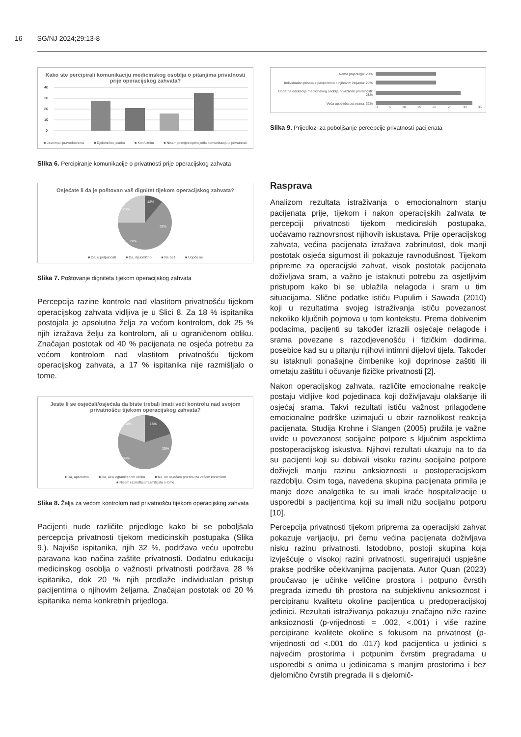16 SG/NJ 2024;29:13-8
Kako ste percipirali komunikaciju medicinskog osoblja o pitanjima privatnosti prije operacijskog zahvata?
40
30
20
10
0
■ Jasnima i pravodobnima ■ Djelomično jasnim ■ Konfuznim ■ Nisam primijetio/primijetila komunikaciju o privatnosti
Slika 6. Percipiranje komunikacije o privatnosti prije operacijskog zahvata
Osjećate li da je poštovan vaš dignitet tijekom operacijskog zahvata?
12%
32%
28%
28%
■ Da, u potpunosti ■ Da, djelomično ■ Ne baš ■ Uopće ne
Slika 7. Poštovanje digniteta tijekom operacijskog zahvata
Percepcija razine kontrole nad vlastitom privatnošću tijekom operacijskog zahvata vidljiva je u Slici 8. Za 18 % ispitanika postojala je apsolutna želja za većom kontrolom, dok 25 % njih izražava želju za kontrolom, ali u ograničenom obliku. Značajan postotak od 40 % pacijenata ne osjeća potrebu za većom kontrolom nad vlastitom privatnošću tijekom operacijskog zahvata, a 17 % ispitanika nije razmišljalo o tome.
Jeste li se osjećali/osjećala da biste trebali imati veći kontrolu nad svojom privatnošću tijekom operacijskog zahvata?
18%
25%
39%
18%
■ Da, apsolutno ■ Da, ali u ograničenom obliku ■ Ne, ne osjećam potrebu za većom kontrolom ■ Nisam razmišljao/razmišljala o tome
Slika 8. Želja za većom kontrolom nad privatnošću tijekom operacijskog zahvata
Pacijenti nude različite prijedloge kako bi se poboljšala percepcija privatnosti tijekom medicinskih postupaka (Slika 9.). Najviše ispitanika, njih 32 %, podržava veću upotrebu paravana kao načina zaštite privatnosti. Dodatnu edukaciju medicinskog osoblja o važnosti privatnosti podržava 28 % ispitanika, dok 20 % njih predlaže individualan pristup pacijentima o njihovim željama. Značajan postotak od 20 % ispitanika nema konkretnih prijedloga.
Nema prijedloga: 20%
Individualan pristup s pacijentima o njihovim željama: 20%
Dodatna edukacija medicinskog osoblja o važnosti privatnosti: 28%
Veća upotreba paravana: 32%
0 5 10 15 20 25 30 35
Slika 9. Prijedlozi za poboljšanje percepcije privatnosti pacijenata
Rasprava
Analizom rezultata istraživanja o emocionalnom stanju pacijenata prije, tijekom i nakon operacijskih zahvata te percepciji privatnosti tijekom medicinskih postupaka, uočavamo raznovrsnost njihovih iskustava. Prije operacijskog zahvata, većina pacijenata izražava zabrinutost, dok manji postotak osjeća sigurnost ili pokazuje ravnodušnost. Tijekom pripreme za operacijski zahvat, visok postotak pacijenata doživljava sram, a važno je istaknuti potrebu za osjetljivim pristupom kako bi se ublažila nelagoda i sram u tim situacijama. Slične podatke ističu Pupulim i Sawada (2010) koji u rezultatima svojeg istraživanja ističu povezanost nekoliko ključnih pojmova u tom kontekstu. Prema dobivenim podacima, pacijenti su također izrazili osjećaje nelagode i srama povezane s razodjevenošću i fizičkim dodirima, posebice kad su u pitanju njihovi intimni dijelovi tijela. Također su istaknuli ponašajne čimbenike koji doprinose zaštiti ili ometaju zaštitu i očuvanje fizičke privatnosti [2].
Nakon operacijskog zahvata, različite emocionalne reakcije postaju vidljive kod pojedinaca koji doživljavaju olakšanje ili osjećaj srama. Takvi rezultati ističu važnost prilagođene emocionalne podrške uzimajući u obzir raznolikost reakcija pacijenata. Studija Krohne i Slangen (2005) pružila je važne uvide u povezanost socijalne potpore s ključnim aspektima postoperacijskog iskustva. Njihovi rezultati ukazuju na to da su pacijenti koji su dobivali visoku razinu socijalne potpore doživjeli manju razinu anksioznosti u postoperacijskom razdoblju. Osim toga, navedena skupina pacijenata primila je manje doze analgetika te su imali kraće hospitalizacije u usporedbi s pacijentima koji su imali nižu socijalnu potporu [10].
Percepcija privatnosti tijekom priprema za operacijski zahvat pokazuje varijaciju, pri čemu većina pacijenata doživljava nisku razinu privatnosti. Istodobno, postoji skupina koja izvješćuje o visokoj razini privatnosti, sugerirajući uspješne prakse podrške očekivanjima pacijenata. Autor Quan (2023) proučavao je učinke veličine prostora i potpuno čvrstih pregrada između tih prostora na subjektivnu anksioznost i percipiranu kvalitetu okoline pacijentica u predoperacijskoj jedinici. Rezultati istraživanja pokazuju značajno niže razine anksioznosti (p-vrijednosti = .002, <.001) i više razine percipirane kvalitete okoline s fokusom na privatnost (p-vrijednosti od <.001 do .017) kod pacijentica u jedinici s najvećim prostorima i potpunim čvrstim pregradama u usporedbi s onima u jedinicama s manjim prostorima i bez djelomično čvrstih pregrada ili s djelomič-